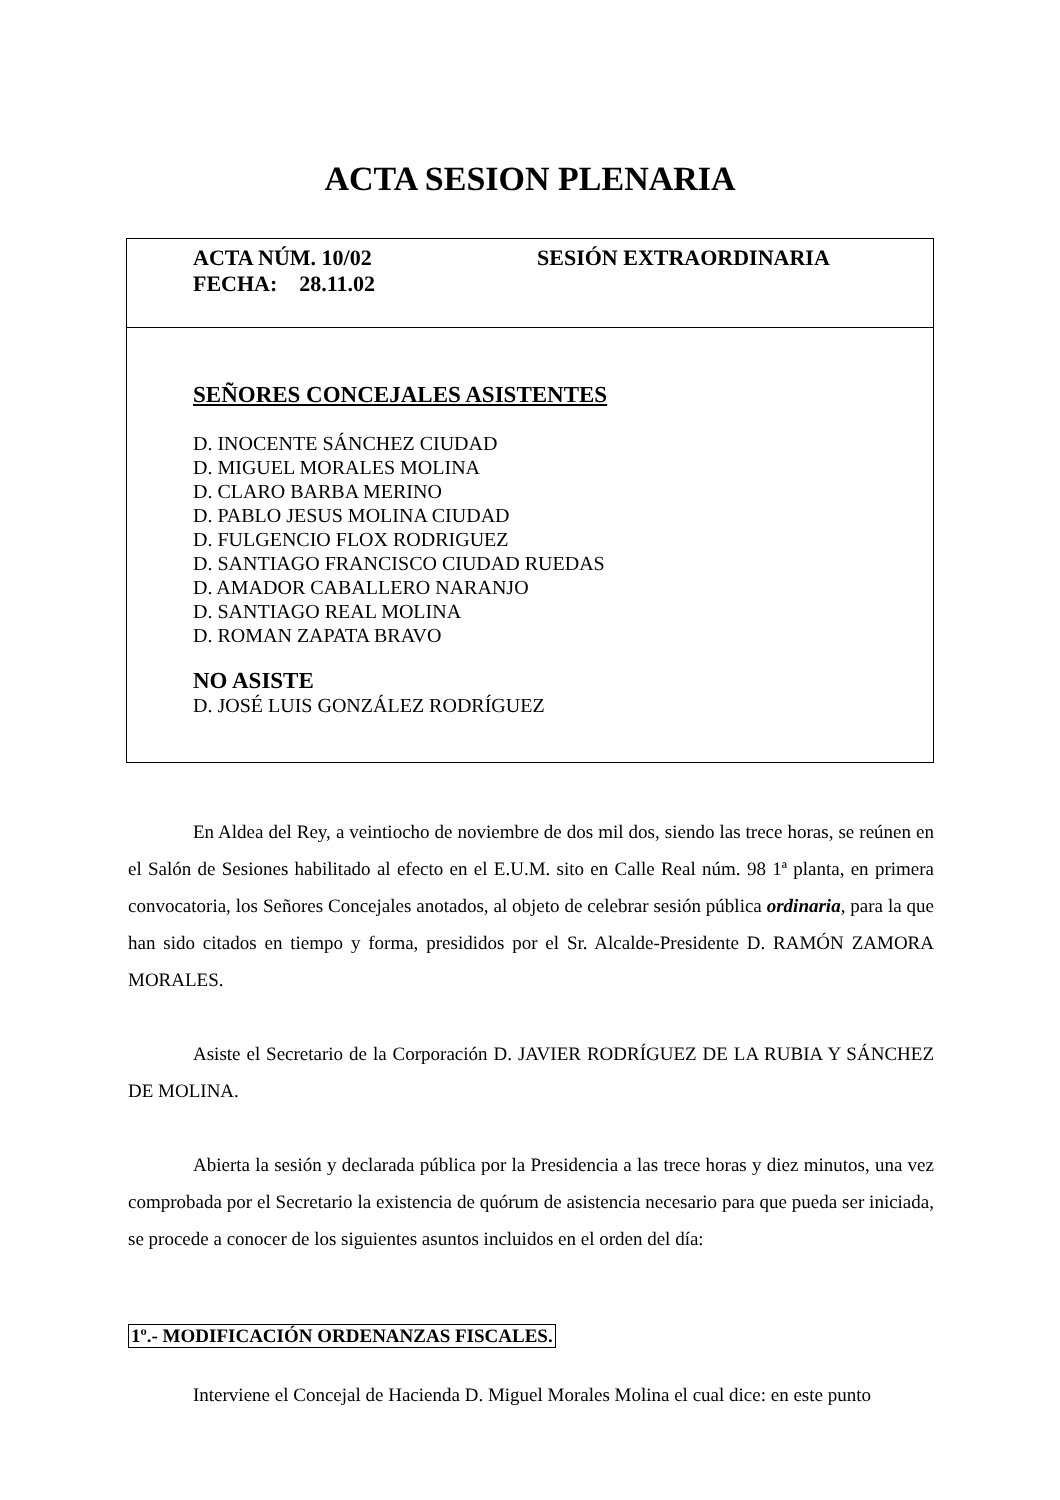ACTA SESION PLENARIA
ACTA NÚM. 10/02 SESIÓN EXTRAORDINARIA
FECHA: 28.11.02
SEÑORES CONCEJALES ASISTENTES
D. INOCENTE SÁNCHEZ CIUDAD
D. MIGUEL MORALES MOLINA
D. CLARO BARBA MERINO
D. PABLO JESUS MOLINA CIUDAD
D. FULGENCIO FLOX RODRIGUEZ
D. SANTIAGO FRANCISCO CIUDAD RUEDAS
D. AMADOR CABALLERO NARANJO
D. SANTIAGO REAL MOLINA
D. ROMAN ZAPATA BRAVO
NO ASISTE
D. JOSÉ LUIS GONZÁLEZ RODRÍGUEZ
En Aldea del Rey, a veintiocho de noviembre de dos mil dos, siendo las trece horas, se reúnen en el Salón de Sesiones habilitado al efecto en el E.U.M. sito en Calle Real núm. 98 1ª planta, en primera convocatoria, los Señores Concejales anotados, al objeto de celebrar sesión pública ordinaria, para la que han sido citados en tiempo y forma, presididos por el Sr. Alcalde-Presidente D. RAMÓN ZAMORA MORALES.
Asiste el Secretario de la Corporación D. JAVIER RODRÍGUEZ DE LA RUBIA Y SÁNCHEZ DE MOLINA.
Abierta la sesión y declarada pública por la Presidencia a las trece horas y diez minutos, una vez comprobada por el Secretario la existencia de quórum de asistencia necesario para que pueda ser iniciada, se procede a conocer de los siguientes asuntos incluidos en el orden del día:
1º.- MODIFICACIÓN ORDENANZAS FISCALES.
Interviene el Concejal de Hacienda D. Miguel Morales Molina el cual dice: en este punto